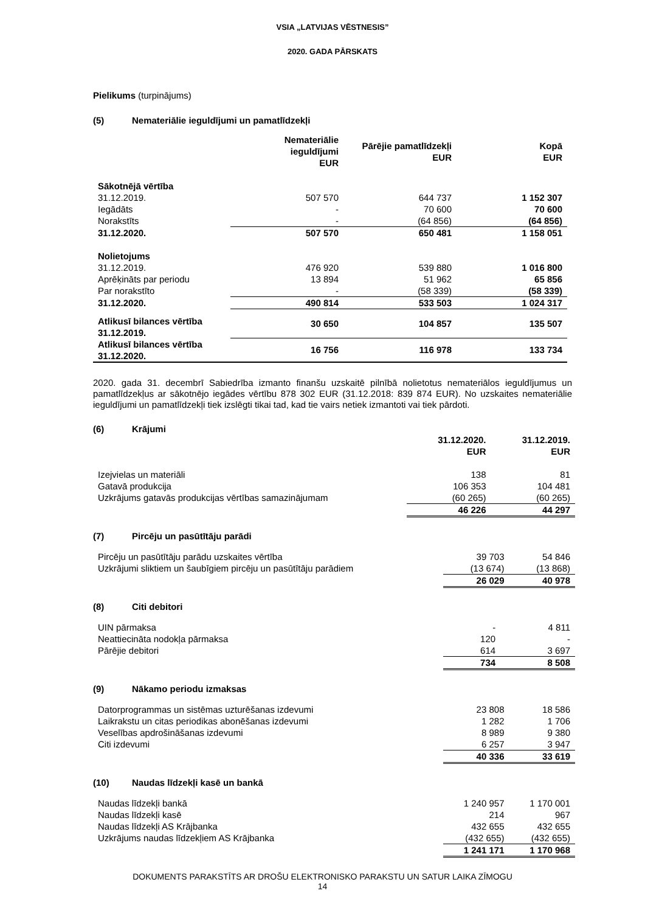VSIA „LATVIJAS VĒSTNESIS”
2020. GADA PĀRSKATS
Pielikums (turpinājums)
(5) Nemateriālie ieguldījumi un pamatlīdzekļi
| | Nemateriālie ieguldījumi EUR | Pārējie pamatlīdzekļi EUR | Kopā EUR |
| Sākotnējā vērtība | | | |
| 31.12.2019. | 507 570 | 644 737 | 1 152 307 |
| Iegādāts | - | 70 600 | 70 600 |
| Norakstīts | - | (64 856) | (64 856) |
| 31.12.2020. | 507 570 | 650 481 | 1 158 051 |
| Nolietojums | | | |
| 31.12.2019. | 476 920 | 539 880 | 1 016 800 |
| Aprēķināts par periodu | 13 894 | 51 962 | 65 856 |
| Par norakstīto | - | (58 339) | (58 339) |
| 31.12.2020. | 490 814 | 533 503 | 1 024 317 |
| Atlikusī bilances vērtība 31.12.2019. | 30 650 | 104 857 | 135 507 |
| Atlikusī bilances vērtība 31.12.2020. | 16 756 | 116 978 | 133 734 |
2020. gada 31. decembrī Sabiedrība izmanto finanšu uzskaitē pilnībā nolietotus nemateriālos ieguldījumus un pamatlīdzekļus ar sākotnējo iegādes vērtību 878 302 EUR (31.12.2018: 839 874 EUR). No uzskaites nemateriālie ieguldījumi un pamatlīdzekļi tiek izslēgti tikai tad, kad tie vairs netiek izmantoti vai tiek pārdoti.
(6) Krājumi
| | 31.12.2020. EUR | 31.12.2019. EUR |
| Izejvielas un materiāli | 138 | 81 |
| Gatavā produkcija | 106 353 | 104 481 |
| Uzkrājums gatavās produkcijas vērtības samazinājumam | (60 265) | (60 265) |
| | 46 226 | 44 297 |
(7) Pircēju un pasūtītāju parādi
| Pircēju un pasūtītāju parādu uzskaites vērtība | 39 703 | 54 846 |
| Uzkrājumi sliktiem un šaubīgiem pircēju un pasūtītāju parādiem | (13 674) | (13 868) |
| | 26 029 | 40 978 |
(8) Citi debitori
| UIN pārmaksa | - | 4 811 |
| Neattiecināta nodokļa pārmaksa | 120 | - |
| Pārējie debitori | 614 | 3 697 |
| | 734 | 8 508 |
(9) Nākamo periodu izmaksas
| Datorprogrammas un sistēmas uzturēšanas izdevumi | 23 808 | 18 586 |
| Laikrakstu un citas periodikas abonēšanas izdevumi | 1 282 | 1 706 |
| Veselības apdrošināšanas izdevumi | 8 989 | 9 380 |
| Citi izdevumi | 6 257 | 3 947 |
| | 40 336 | 33 619 |
(10) Naudas līdzekļi kasē un bankā
| Naudas līdzekļi bankā | 1 240 957 | 1 170 001 |
| Naudas līdzekļi kasē | 214 | 967 |
| Naudas līdzekļi AS Krājbanka | 432 655 | 432 655 |
| Uzkrājums naudas līdzekļiem AS Krājbanka | (432 655) | (432 655) |
| | 1 241 171 | 1 170 968 |
DOKUMENTS PARAKSTĪTS AR DROŠU ELEKTRONISKO PARAKSTU UN SATUR LAIKA ZĪMOGU
14